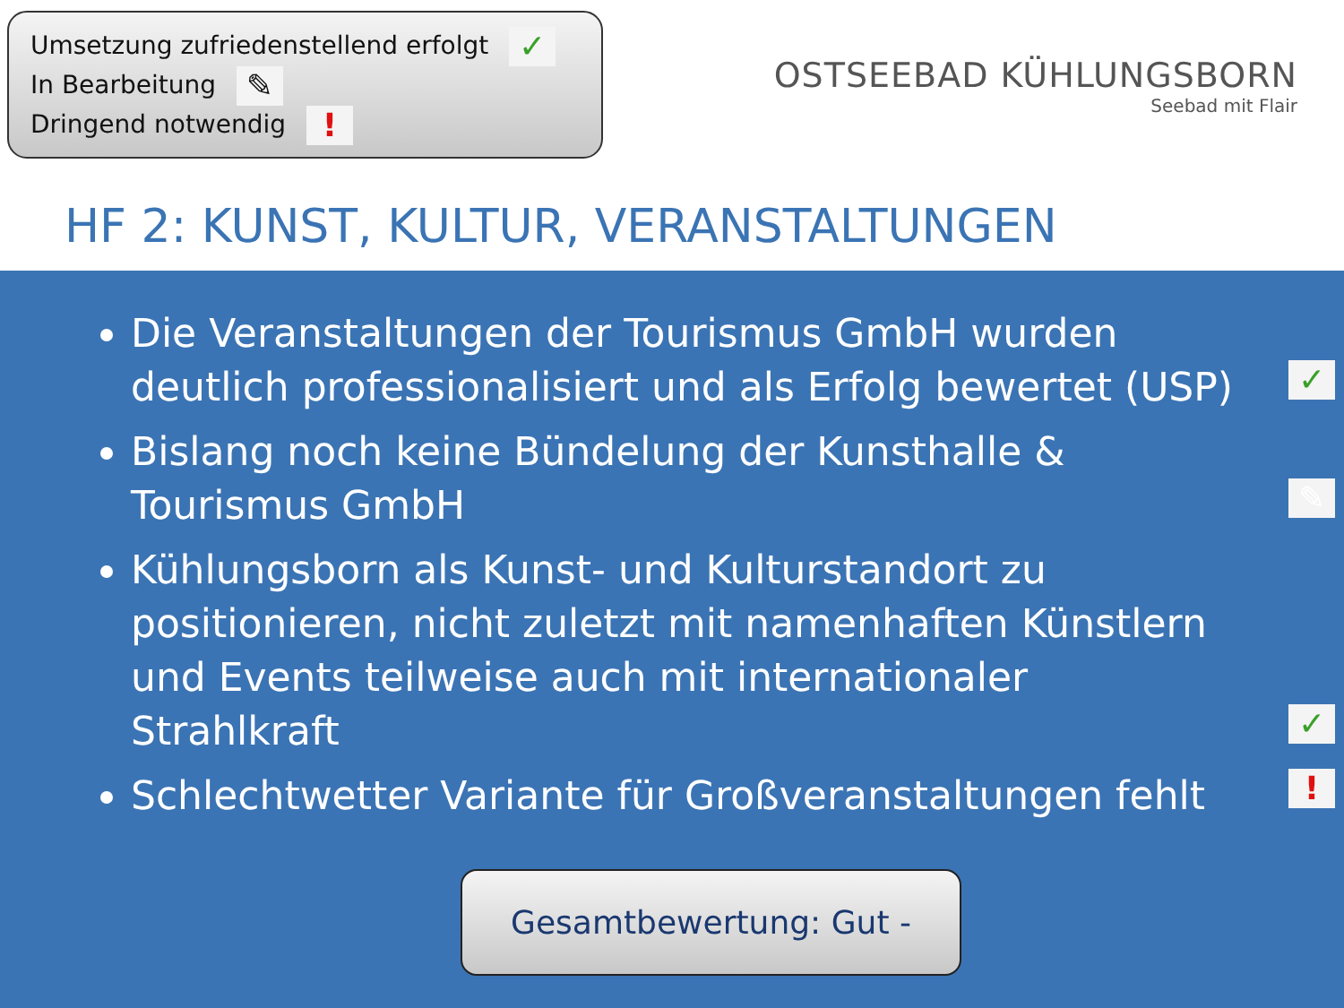Umsetzung zufriedenstellend erfolgt ✓
In Bearbeitung ✎
Dringend notwendig !
OSTSEEBAD KÜHLUNGSBORN
Seebad mit Flair
HF 2: KUNST, KULTUR, VERANSTALTUNGEN
Die Veranstaltungen der Tourismus GmbH wurden deutlich professionalisiert und als Erfolg bewertet (USP) ✓
Bislang noch keine Bündelung der Kunsthalle & Tourismus GmbH ✎
Kühlungsborn als Kunst- und Kulturstandort zu positionieren, nicht zuletzt mit namenhaften Künstlern und Events teilweise auch mit internationaler Strahlkraft ✓
Schlechtwetter Variante für Großveranstaltungen fehlt !
Gesamtbewertung: Gut -